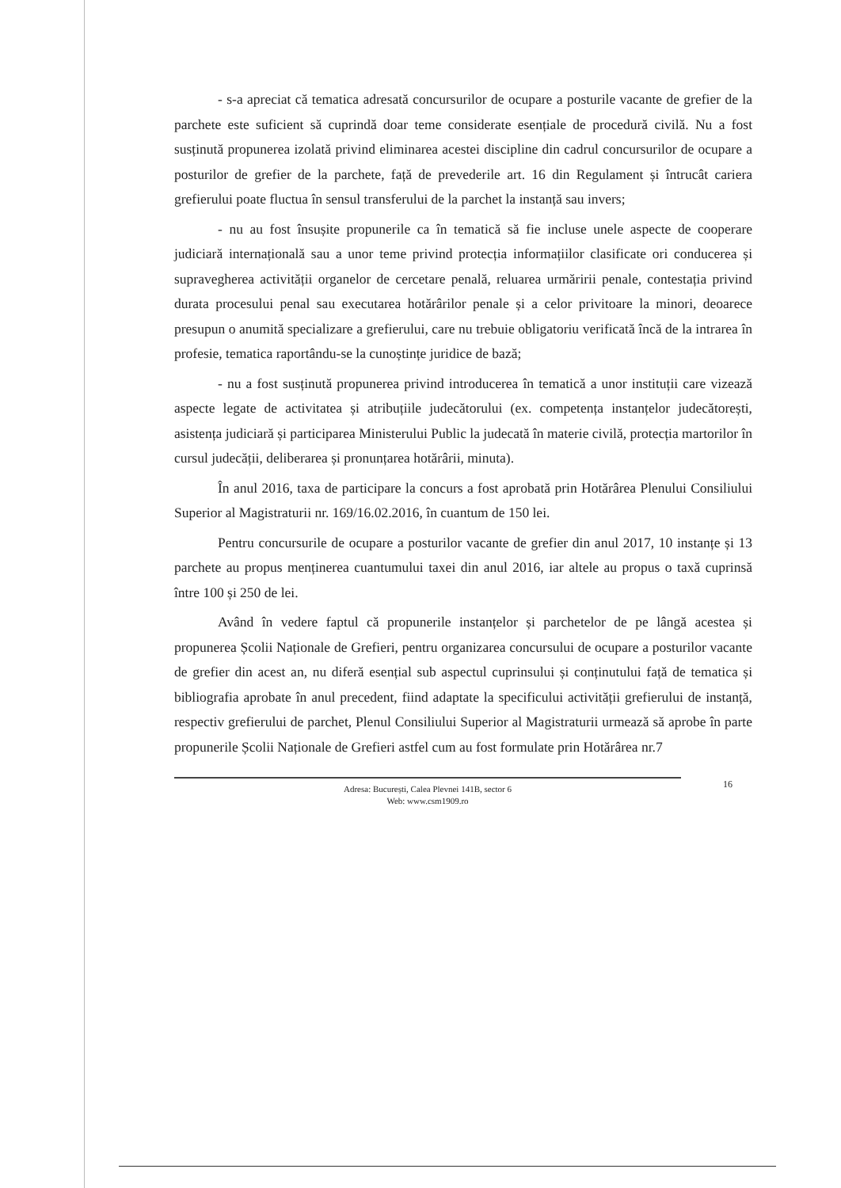- s-a apreciat că tematica adresată concursurilor de ocupare a posturile vacante de grefier de la parchete este suficient să cuprindă doar teme considerate esențiale de procedură civilă. Nu a fost susținută propunerea izolată privind eliminarea acestei discipline din cadrul concursurilor de ocupare a posturilor de grefier de la parchete, față de prevederile art. 16 din Regulament și întrucât cariera grefierului poate fluctua în sensul transferului de la parchet la instanță sau invers;
- nu au fost însușite propunerile ca în tematică să fie incluse unele aspecte de cooperare judiciară internațională sau a unor teme privind protecția informațiilor clasificate ori conducerea și supravegherea activității organelor de cercetare penală, reluarea urmăririi penale, contestația privind durata procesului penal sau executarea hotărârilor penale și a celor privitoare la minori, deoarece presupun o anumită specializare a grefierului, care nu trebuie obligatoriu verificată încă de la intrarea în profesie, tematica raportându-se la cunoștințe juridice de bază;
- nu a fost susținută propunerea privind introducerea în tematică a unor instituții care vizează aspecte legate de activitatea și atribuțiile judecătorului (ex. competența instanțelor judecătorești, asistența judiciară și participarea Ministerului Public la judecată în materie civilă, protecția martorilor în cursul judecății, deliberarea și pronunțarea hotărârii, minuta).
În anul 2016, taxa de participare la concurs a fost aprobată prin Hotărârea Plenului Consiliului Superior al Magistraturii nr. 169/16.02.2016, în cuantum de 150 lei.
Pentru concursurile de ocupare a posturilor vacante de grefier din anul 2017, 10 instanțe și 13 parchete au propus menținerea cuantumului taxei din anul 2016, iar altele au propus o taxă cuprinsă între 100 și 250 de lei.
Având în vedere faptul că propunerile instanțelor și parchetelor de pe lângă acestea și propunerea Școlii Naționale de Grefieri, pentru organizarea concursului de ocupare a posturilor vacante de grefier din acest an, nu diferă esențial sub aspectul cuprinsului și conținutului față de tematica și bibliografia aprobate în anul precedent, fiind adaptate la specificului activității grefierului de instanță, respectiv grefierului de parchet, Plenul Consiliului Superior al Magistraturii urmează să aprobe în parte propunerile Școlii Naționale de Grefieri astfel cum au fost formulate prin Hotărârea nr.7
16 Adresa: București, Calea Plevnei 141B, sector 6
Web: www.csm1909.ro